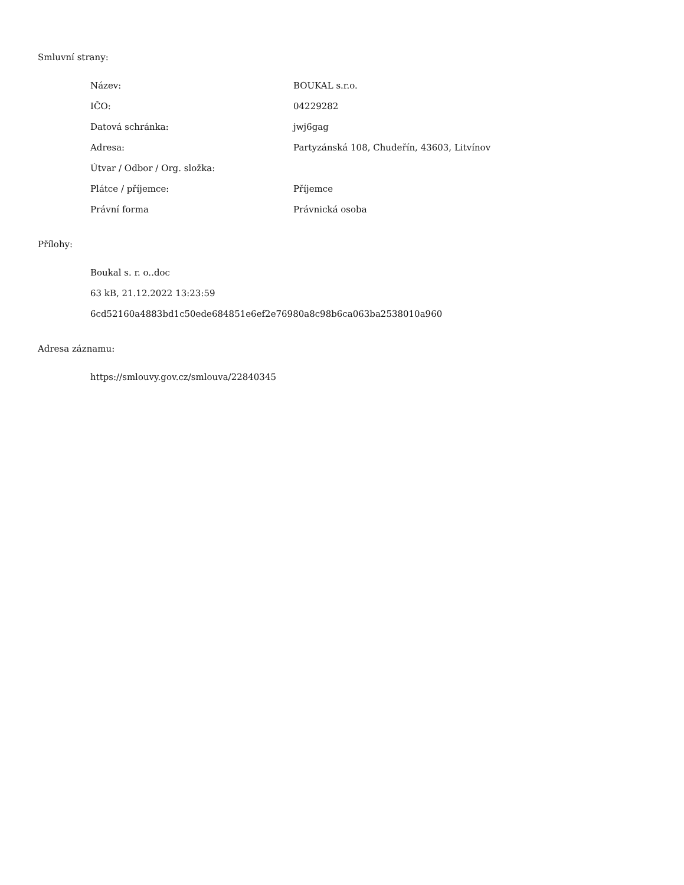Smluvní strany:
| Název: | BOUKAL s.r.o. |
| IČO: | 04229282 |
| Datová schránka: | jwj6gag |
| Adresa: | Partyzánská 108, Chudeřín, 43603, Litvínov |
| Útvar / Odbor / Org. složka: | |
| Plátce / příjemce: | Příjemce |
| Právní forma | Právnická osoba |
Přílohy:
Boukal s. r. o..doc
63 kB, 21.12.2022 13:23:59
6cd52160a4883bd1c50ede684851e6ef2e76980a8c98b6ca063ba2538010a960
Adresa záznamu:
https://smlouvy.gov.cz/smlouva/22840345